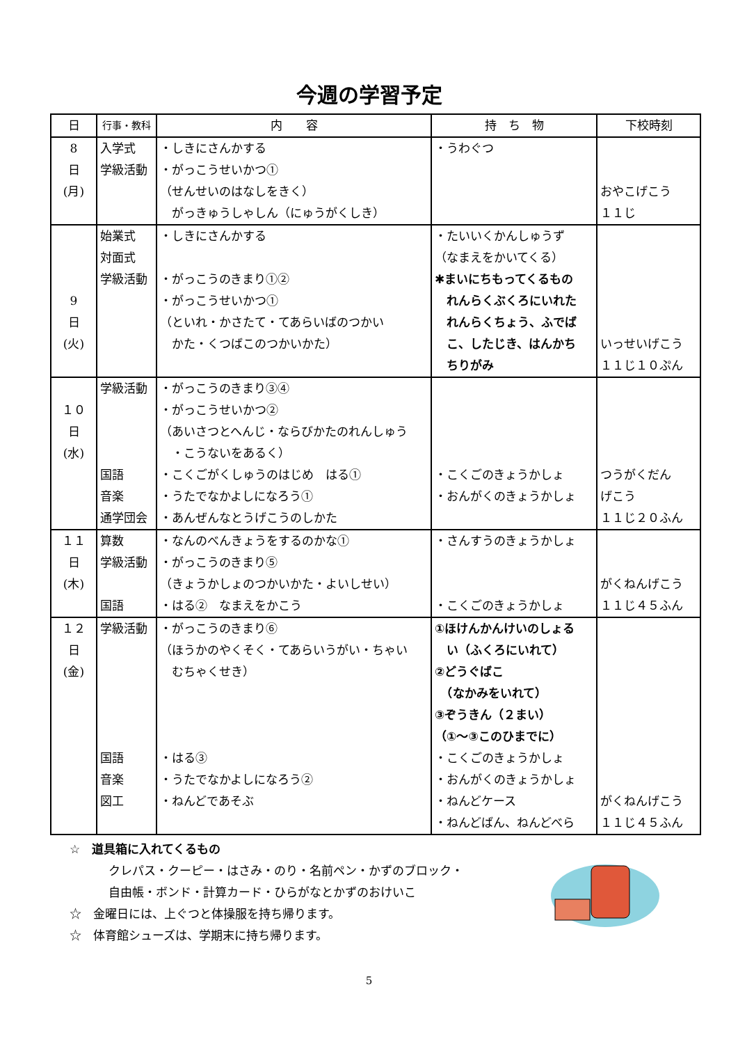今週の学習予定
| 日 | 行事・教科 | 内 容 | 持 ち 物 | 下校時刻 |
| --- | --- | --- | --- | --- |
| 8 日 (月) | 入学式 学級活動 | ・しきにさんかする ・がっこうせいかつ① （せんせいのはなしをきく） がっきゅうしゃしん（にゅうがくしき） | ・うわぐつ | おやこげこう １１じ |
| 9 日 (火) | 始業式 対面式 学級活動 | ・しきにさんかする ・がっこうのきまり①② ・がっこうせいかつ① （といれ・かさたて・てあらいばのつかい かた・くつばこのつかいかた） | ・たいいくかんしゅうず （なまえをかいてくる） ✱まいにちもってくるもの れんらくぶくろにいれた れんらくちょう、ふでば こ、したじき、はんかち ちりがみ | いっせいげこう １１じ１０ぷん |
| １０ 日 (水) | 学級活動 国語 音楽 通学団会 | ・がっこうのきまり③④ ・がっこうせいかつ② （あいさつとへんじ・ならびかたのれんしゅう ・こうないをあるく） ・こくごがくしゅうのはじめ はる① ・うたでなかよしになろう① ・あんぜんなとうげこうのしかた | ・こくごのきょうかしょ ・おんがくのきょうかしょ | つうがくだん げこう １１じ２０ふん |
| １１ 日 (木) | 算数 学級活動 国語 | ・なんのべんきょうをするのかな① ・がっこうのきまり⑤ （きょうかしょのつかいかた・よいしせい） ・はる② なまえをかこう | ・さんすうのきょうかしょ ・こくごのきょうかしょ | がくねんげこう １１じ４５ふん |
| １２ 日 (金) | 学級活動 国語 音楽 図工 | ・がっこうのきまり⑥ （ほうかのやくそく・てあらいうがい・ちゃい むちゃくせき） ・はる③ ・うたでなかよしになろう② ・ねんどであそぶ | ①ほけんかんけいのしょる い（ふくろにいれて） ②どうぐばこ （なかみをいれて） ③ぞうきん（２まい） （①～③このひまでに） ・こくごのきょうかしょ ・おんがくのきょうかしょ ・ねんどケース ・ねんどばん、ねんどべら | がくねんげこう １１じ４５ふん |
☆　道具箱に入れてくるもの
クレパス・クーピー・はさみ・のり・名前ペン・かずのブロック・
自由帳・ボンド・計算カード・ひらがなとかずのおけいこ
☆　金曜日には、上ぐつと体操服を持ち帰ります。
☆　体育館シューズは、学期末に持ち帰ります。
5